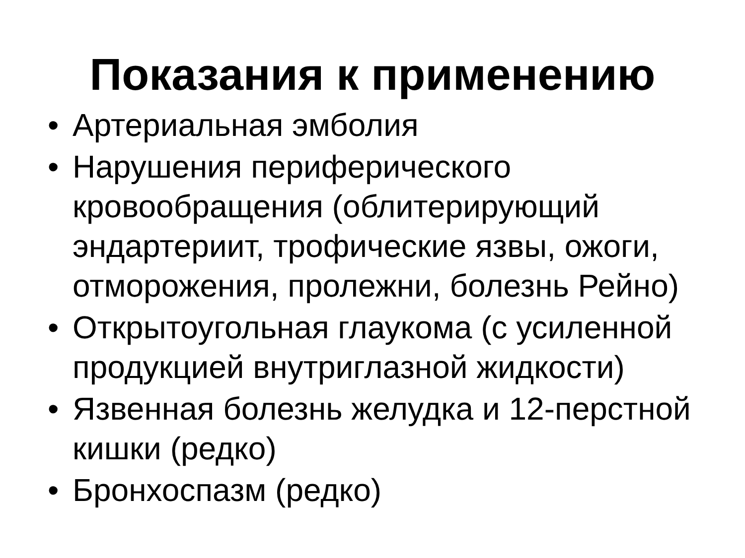Показания к применению
• Артериальная эмболия
• Нарушения периферического кровообращения (облитерирующий эндартериит, трофические язвы, ожоги, отморожения, пролежни, болезнь Рейно)
• Открытоугольная глаукома (с усиленной продукцией внутриглазной жидкости)
• Язвенная болезнь желудка и 12-перстной кишки (редко)
• Бронхоспазм (редко)